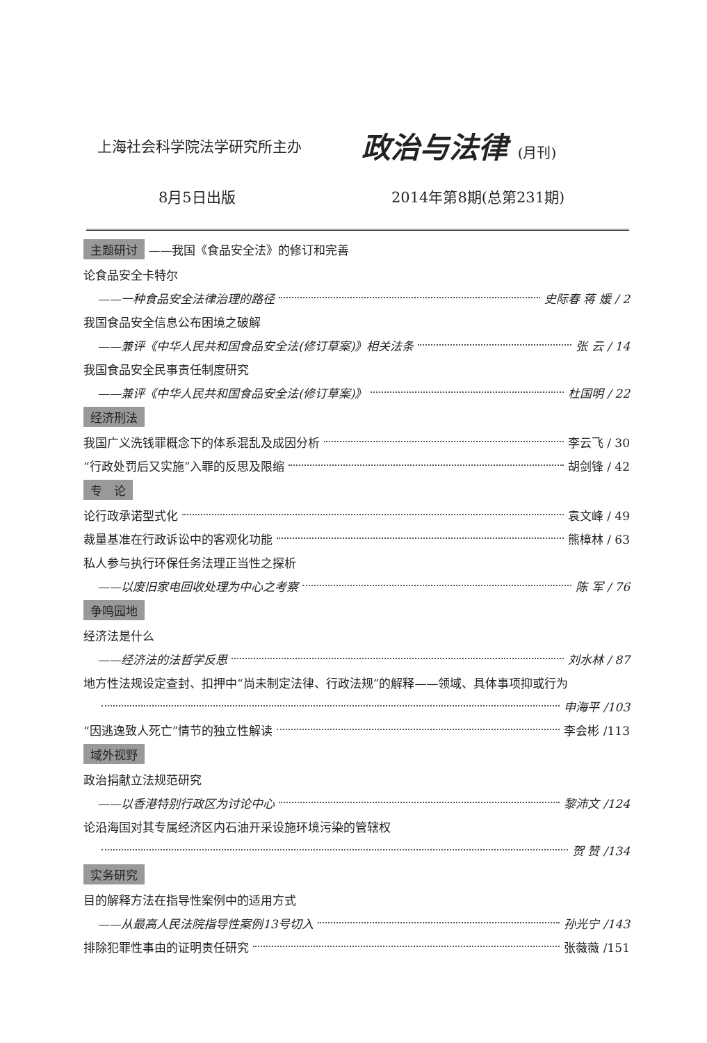上海社会科学院法学研究所主办
政治与法律 (月刊)
8月5日出版 2014年第8期(总第231期)
主题研讨 ——我国《食品安全法》的修订和完善
论食品安全卡特尔
——一种食品安全法律治理的路径 史际春 蒋 媛 / 2
我国食品安全信息公布困境之破解
——兼评《中华人民共和国食品安全法(修订草案)》相关法条 张 云 / 14
我国食品安全民事责任制度研究
——兼评《中华人民共和国食品安全法(修订草案)》 杜国明 / 22
经济刑法
我国广义洗钱罪概念下的体系混乱及成因分析 李云飞 / 30
“行政处罚后又实施”入罪的反思及限缩 胡剑锋 / 42
专　论
论行政承诺型式化 袁文峰 / 49
裁量基准在行政诉讼中的客观化功能 熊樟林 / 63
私人参与执行环保任务法理正当性之探析
——以废旧家电回收处理为中心之考察 陈 军 / 76
争鸣园地
经济法是什么
——经济法的法哲学反思 刘水林 / 87
地方性法规设定查封、扣押中“尚未制定法律、行政法规”的解释——领域、具体事项抑或行为
申海平 /103
“因逃逸致人死亡”情节的独立性解读 李会彬 /113
域外视野
政治捐献立法规范研究
——以香港特别行政区为讨论中心 黎沛文 /124
论沿海国对其专属经济区内石油开采设施环境污染的管辖权
贺 赞 /134
实务研究
目的解释方法在指导性案例中的适用方式
——从最高人民法院指导性案例13号切入 孙光宁 /143
排除犯罪性事由的证明责任研究 张薇薇 /151